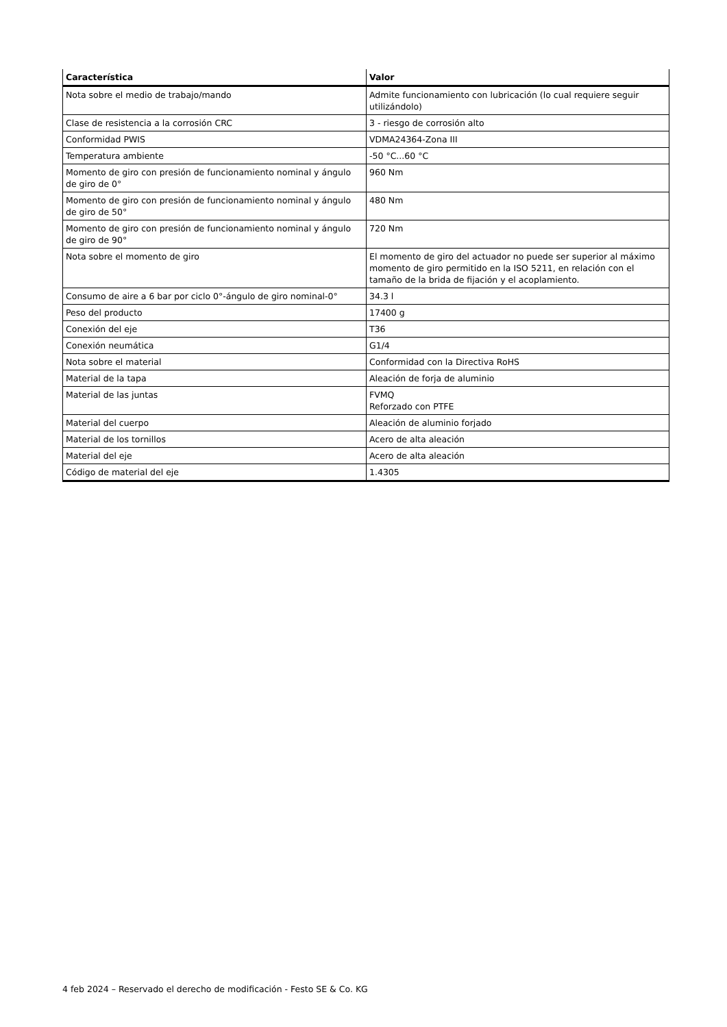| Característica | Valor |
| --- | --- |
| Nota sobre el medio de trabajo/mando | Admite funcionamiento con lubricación (lo cual requiere seguir utilizándolo) |
| Clase de resistencia a la corrosión CRC | 3 - riesgo de corrosión alto |
| Conformidad PWIS | VDMA24364-Zona III |
| Temperatura ambiente | -50 °C...60 °C |
| Momento de giro con presión de funcionamiento nominal y ángulo de giro de 0° | 960 Nm |
| Momento de giro con presión de funcionamiento nominal y ángulo de giro de 50° | 480 Nm |
| Momento de giro con presión de funcionamiento nominal y ángulo de giro de 90° | 720 Nm |
| Nota sobre el momento de giro | El momento de giro del actuador no puede ser superior al máximo momento de giro permitido en la ISO 5211, en relación con el tamaño de la brida de fijación y el acoplamiento. |
| Consumo de aire a 6 bar por ciclo 0°-ángulo de giro nominal-0° | 34.3 l |
| Peso del producto | 17400 g |
| Conexión del eje | T36 |
| Conexión neumática | G1/4 |
| Nota sobre el material | Conformidad con la Directiva RoHS |
| Material de la tapa | Aleación de forja de aluminio |
| Material de las juntas | FVMQ Reforzado con PTFE |
| Material del cuerpo | Aleación de aluminio forjado |
| Material de los tornillos | Acero de alta aleación |
| Material del eje | Acero de alta aleación |
| Código de material del eje | 1.4305 |
4 feb 2024 – Reservado el derecho de modificación - Festo SE & Co. KG